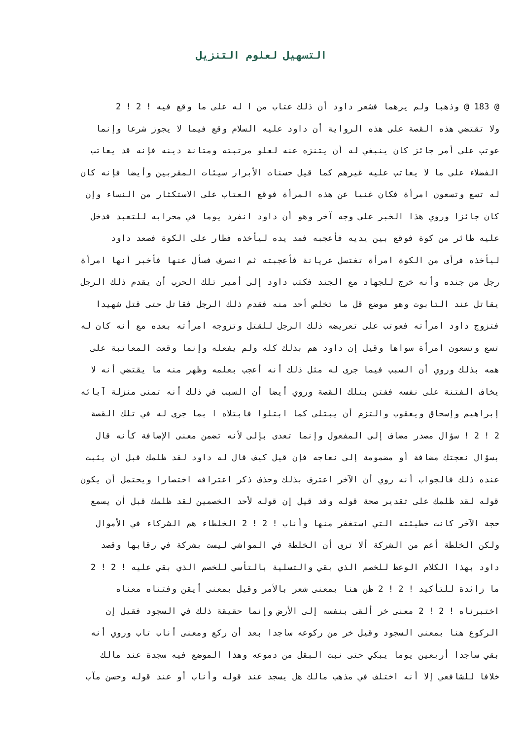التسهيل لعلوم التنزيل
@ 183 @ وذهبا ولم يرهما فشعر داود أن ذلك عتاب من ا له على ما وقع فيه ! 2 ! 2
ولا تقتضي هذه القصة على هذه الرواية أن داود عليه السلام وقع فيما لا يجوز شرعا وإنما
عوتب على أمر جائز كان ينبغي له أن يتنزه عنه لعلو مرتبته ومتانة دينه فإنه قد يعاتب
الفضلاء على ما لا يعاتب عليه غيرهم كما قيل حسنات الأبرار سيئات المقربين وأيضا فإنه كان
له تسع وتسعون امرأة فكان غنيا عن هذه المرأة فوقع العتاب على الاستكثار من النساء وإن
كان جائزا وروي هذا الخبر على وجه آخر وهو أن داود انفرد يوما في محرابه للتعبد فدخل
عليه طائر من كوة فوقع بين يديه فأعجبه فمد يده ليأخذه فطار على الكوة فصعد داود
ليأخذه فرأى من الكوة امرأة تغتسل عريانة فأعجبته ثم انصرف فسأل عنها فأخبر أنها امرأة
رجل من جنده وأنه خرج للجهاد مع الجند فكتب داود إلى أمير تلك الحرب أن يقدم ذلك الرجل
يقاتل عند التابوت وهو موضع قل ما تخلص أحد منه فقدم ذلك الرجل فقاتل حتى قتل شهيدا
فتزوج داود امرأته فعوتب على تعريضه ذلك الرجل للقتل وتزوجه امرأته بعده مع أنه كان له
تسع وتسعون امرأة سواها وقيل إن داود هم بذلك كله ولم يفعله وإنما وقعت المعاتبة على
همه بذلك وروي أن السبب فيما جرى له مثل ذلك أنه أعجب بعلمه وظهر منه ما يقتضي أنه لا
يخاف الفتنة على نفسه ففتن بتلك القصة وروي أيضا أن السبب في ذلك أنه تمنى منزلة آبائه
إبراهيم وإسحاق ويعقوب والتزم أن يبتلى كما ابتلوا فابتلاه ا بما جرى له في تلك القصة
2 ! 2 ! سؤال مصدر مضاف إلى المفعول وإنما تعدى بإلى لأنه تضمن معنى الإضافة كأنه قال
بسؤال نعجتك مضافة أو مضمومة إلى نعاجه فإن قيل كيف قال له داود لقد ظلمك قبل أن يثبت
عنده ذلك فالجواب أنه روي أن الآخر اعترف بذلك وحذف ذكر اعترافه اختصارا ويحتمل أن يكون
قوله لقد ظلمك على تقدير صحة قوله وقد قيل إن قوله لأحد الخصمين لقد ظلمك قبل أن يسمع
حجة الآخر كانت خطيئته التي استغفر منها وأناب ! 2 ! 2 الخلطاء هم الشركاء في الأموال
ولكن الخلطة أعم من الشركة ألا ترى أن الخلطة في المواشي ليست بشركة في رقابها وقصد
داود بهذا الكلام الوعظ للخصم الذي بقي والتسلية بالتأسي للخصم الذي بقي عليه ! 2 ! 2
ما زائدة للتأكيد ! 2 ! 2 ظن هنا بمعنى شعر بالأمر وقيل بمعنى أيقن وفتناه معناه
اختبرناه ! 2 ! 2 معنى خر ألقى بنفسه إلى الأرض وإنما حقيقة ذلك في السجود فقيل إن
الركوع هنا بمعنى السجود وقيل خر من ركوعه ساجدا بعد أن ركع ومعنى أناب تاب وروي أنه
بقي ساجدا أربعين يوما يبكي حتى نبت البقل من دموعه وهذا الموضع فيه سجدة عند مالك
خلافا للشافعي إلا أنه اختلف في مذهب مالك هل يسجد عند قوله وأناب أو عند قوله وحسن مآب